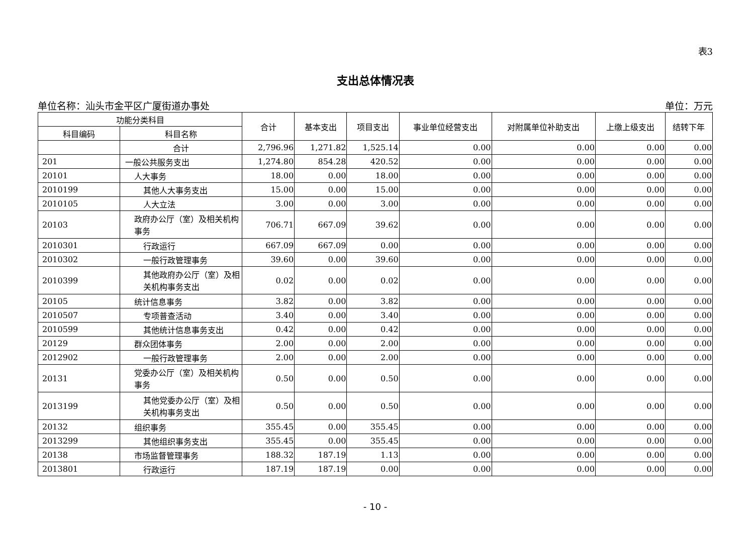表3
支出总体情况表
单位名称：汕头市金平区广厦街道办事处 单位：万元
| 功能分类科目 | | 合计 | 基本支出 | 项目支出 | 事业单位经营支出 | 对附属单位补助支出 | 上缴上级支出 | 结转下年 |
| --- | --- | --- | --- | --- | --- | --- | --- | --- |
| 科目编码 | 科目名称 | | | | | | | |
| | 合计 | 2,796.96 | 1,271.82 | 1,525.14 | 0.00 | 0.00 | 0.00 | 0.00 |
| 201 | 一般公共服务支出 | 1,274.80 | 854.28 | 420.52 | 0.00 | 0.00 | 0.00 | 0.00 |
| 20101 | 人大事务 | 18.00 | 0.00 | 18.00 | 0.00 | 0.00 | 0.00 | 0.00 |
| 2010199 | 其他人大事务支出 | 15.00 | 0.00 | 15.00 | 0.00 | 0.00 | 0.00 | 0.00 |
| 2010105 | 人大立法 | 3.00 | 0.00 | 3.00 | 0.00 | 0.00 | 0.00 | 0.00 |
| 20103 | 政府办公厅（室）及相关机构事务 | 706.71 | 667.09 | 39.62 | 0.00 | 0.00 | 0.00 | 0.00 |
| 2010301 | 行政运行 | 667.09 | 667.09 | 0.00 | 0.00 | 0.00 | 0.00 | 0.00 |
| 2010302 | 一般行政管理事务 | 39.60 | 0.00 | 39.60 | 0.00 | 0.00 | 0.00 | 0.00 |
| 2010399 | 其他政府办公厅（室）及相关机构事务支出 | 0.02 | 0.00 | 0.02 | 0.00 | 0.00 | 0.00 | 0.00 |
| 20105 | 统计信息事务 | 3.82 | 0.00 | 3.82 | 0.00 | 0.00 | 0.00 | 0.00 |
| 2010507 | 专项普查活动 | 3.40 | 0.00 | 3.40 | 0.00 | 0.00 | 0.00 | 0.00 |
| 2010599 | 其他统计信息事务支出 | 0.42 | 0.00 | 0.42 | 0.00 | 0.00 | 0.00 | 0.00 |
| 20129 | 群众团体事务 | 2.00 | 0.00 | 2.00 | 0.00 | 0.00 | 0.00 | 0.00 |
| 2012902 | 一般行政管理事务 | 2.00 | 0.00 | 2.00 | 0.00 | 0.00 | 0.00 | 0.00 |
| 20131 | 党委办公厅（室）及相关机构事务 | 0.50 | 0.00 | 0.50 | 0.00 | 0.00 | 0.00 | 0.00 |
| 2013199 | 其他党委办公厅（室）及相关机构事务支出 | 0.50 | 0.00 | 0.50 | 0.00 | 0.00 | 0.00 | 0.00 |
| 20132 | 组织事务 | 355.45 | 0.00 | 355.45 | 0.00 | 0.00 | 0.00 | 0.00 |
| 2013299 | 其他组织事务支出 | 355.45 | 0.00 | 355.45 | 0.00 | 0.00 | 0.00 | 0.00 |
| 20138 | 市场监督管理事务 | 188.32 | 187.19 | 1.13 | 0.00 | 0.00 | 0.00 | 0.00 |
| 2013801 | 行政运行 | 187.19 | 187.19 | 0.00 | 0.00 | 0.00 | 0.00 | 0.00 |
- 10 -